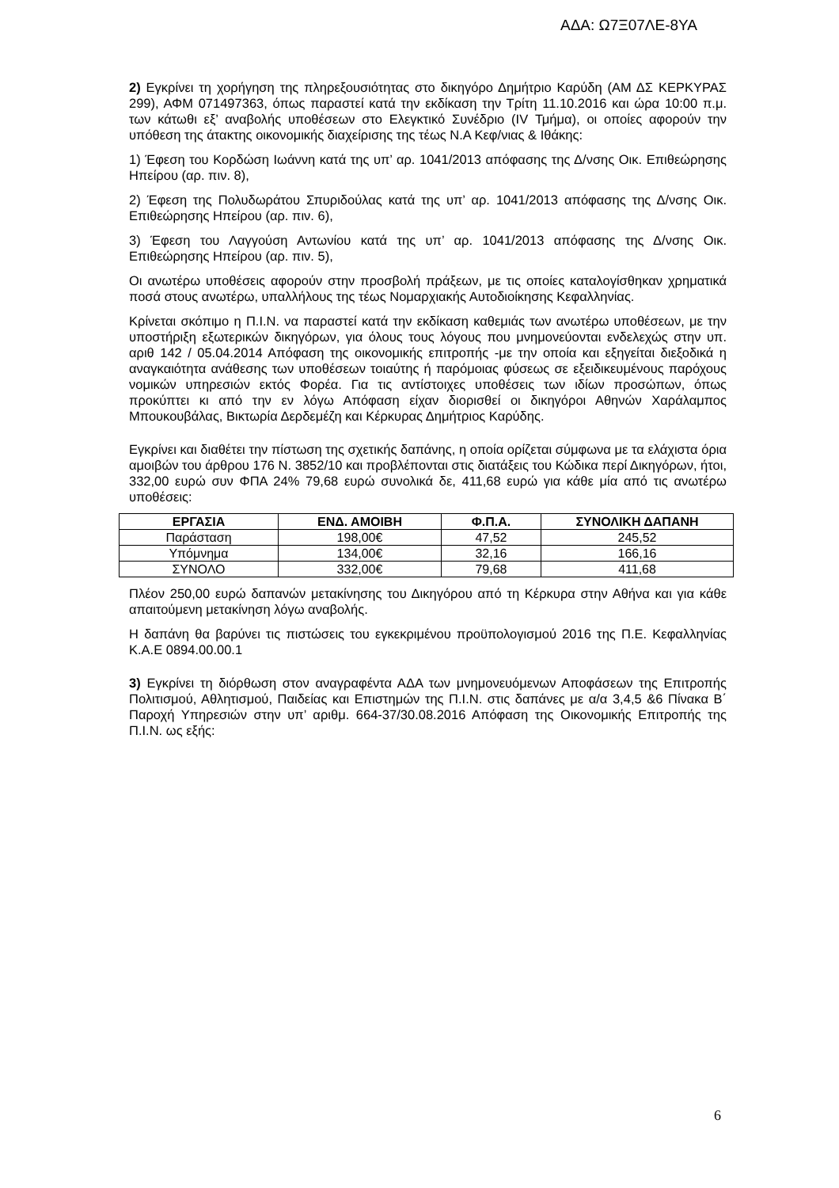ΑΔΑ: Ω7Ξ07ΛΕ-8ΥΑ
2) Εγκρίνει τη χορήγηση της πληρεξουσιότητας στο δικηγόρο Δημήτριο Καρύδη (ΑΜ ΔΣ ΚΕΡΚΥΡΑΣ 299), ΑΦΜ 071497363, όπως παραστεί κατά την εκδίκαση την Τρίτη 11.10.2016 και ώρα 10:00 π.μ. των κάτωθι εξ’ αναβολής υποθέσεων στο Ελεγκτικό Συνέδριο (IV Τμήμα), οι οποίες αφορούν την υπόθεση της άτακτης οικονομικής διαχείρισης της τέως Ν.Α Κεφ/νιας & Ιθάκης:
1) Έφεση του Κορδώση Ιωάννη κατά της υπ’ αρ. 1041/2013 απόφασης της Δ/νσης Οικ. Επιθεώρησης Ηπείρου (αρ. πιν. 8),
2) Έφεση της Πολυδωράτου Σπυριδούλας κατά της υπ’ αρ. 1041/2013 απόφασης της Δ/νσης Οικ. Επιθεώρησης Ηπείρου (αρ. πιν. 6),
3) Έφεση του Λαγγούση Αντωνίου κατά της υπ’ αρ. 1041/2013 απόφασης της Δ/νσης Οικ. Επιθεώρησης Ηπείρου (αρ. πιν. 5),
Οι ανωτέρω υποθέσεις αφορούν στην προσβολή πράξεων, με τις οποίες καταλογίσθηκαν χρηματικά ποσά στους ανωτέρω, υπαλλήλους της τέως Νομαρχιακής Αυτοδιοίκησης Κεφαλληνίας.
Κρίνεται σκόπιμο η Π.Ι.Ν. να παραστεί κατά την εκδίκαση καθεμιάς των ανωτέρω υποθέσεων, με την υποστήριξη εξωτερικών δικηγόρων, για όλους τους λόγους που μνημονεύονται ενδελεχώς στην υπ. αριθ 142 / 05.04.2014 Απόφαση της οικονομικής επιτροπής -με την οποία και εξηγείται διεξοδικά η αναγκαιότητα ανάθεσης των υποθέσεων τοιαύτης ή παρόμοιας φύσεως σε εξειδικευμένους παρόχους νομικών υπηρεσιών εκτός Φορέα. Για τις αντίστοιχες υποθέσεις των ιδίων προσώπων, όπως προκύπτει κι από την εν λόγω Απόφαση είχαν διορισθεί οι δικηγόροι Αθηνών Χαράλαμπος Μπουκουβάλας, Βικτωρία Δερδεμέζη και Κέρκυρας Δημήτριος Καρύδης.
Εγκρίνει και διαθέτει την πίστωση της σχετικής δαπάνης, η οποία ορίζεται σύμφωνα με τα ελάχιστα όρια αμοιβών του άρθρου 176 Ν. 3852/10 και προβλέπονται στις διατάξεις του Κώδικα περί Δικηγόρων, ήτοι, 332,00 ευρώ συν ΦΠΑ 24% 79,68 ευρώ συνολικά δε, 411,68 ευρώ για κάθε μία από τις ανωτέρω υποθέσεις:
| ΕΡΓΑΣΙΑ | ΕΝΔ. ΑΜΟΙΒΗ | Φ.Π.Α. | ΣΥΝΟΛΙΚΗ ΔΑΠΑΝΗ |
| --- | --- | --- | --- |
| Παράσταση | 198,00€ | 47,52 | 245,52 |
| Υπόμνημα | 134,00€ | 32,16 | 166,16 |
| ΣΥΝΟΛΟ | 332,00€ | 79,68 | 411,68 |
Πλέον 250,00 ευρώ δαπανών μετακίνησης του Δικηγόρου από τη Κέρκυρα στην Αθήνα και για κάθε απαιτούμενη μετακίνηση λόγω αναβολής.
Η δαπάνη θα βαρύνει τις πιστώσεις του εγκεκριμένου προϋπολογισμού 2016 της Π.Ε. Κεφαλληνίας Κ.Α.Ε 0894.00.00.1
3) Εγκρίνει τη διόρθωση στον αναγραφέντα ΑΔΑ των μνημονευόμενων Αποφάσεων της Επιτροπής Πολιτισμού, Αθλητισμού, Παιδείας και Επιστημών της Π.Ι.Ν. στις δαπάνες με α/α 3,4,5 &6 Πίνακα Β΄ Παροχή Υπηρεσιών στην υπ’ αριθμ. 664-37/30.08.2016 Απόφαση της Οικονομικής Επιτροπής της Π.Ι.Ν. ως εξής:
6